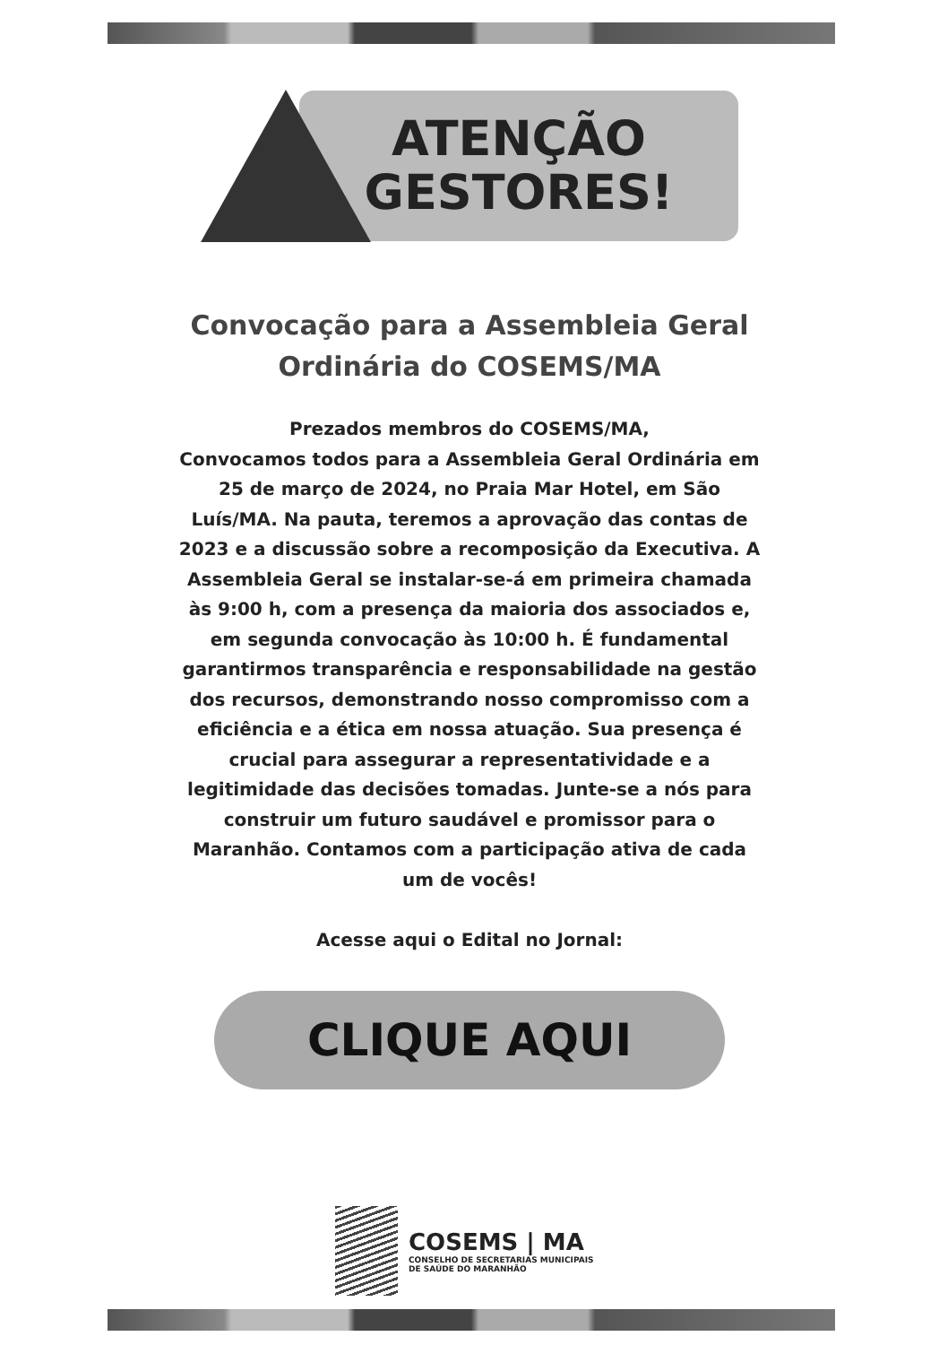ATENÇÃO
GESTORES!
Convocação para a Assembleia Geral
Ordinária do COSEMS/MA
Prezados membros do COSEMS/MA,
Convocamos todos para a Assembleia Geral Ordinária em 25 de março de 2024, no Praia Mar Hotel, em São Luís/MA. Na pauta, teremos a aprovação das contas de 2023 e a discussão sobre a recomposição da Executiva. A Assembleia Geral se instalar-se-á em primeira chamada às 9:00 h, com a presença da maioria dos associados e, em segunda convocação às 10:00 h. É fundamental garantirmos transparência e responsabilidade na gestão dos recursos, demonstrando nosso compromisso com a eficiência e a ética em nossa atuação. Sua presença é crucial para assegurar a representatividade e a legitimidade das decisões tomadas. Junte-se a nós para construir um futuro saudável e promissor para o Maranhão. Contamos com a participação ativa de cada um de vocês!
Acesse aqui o Edital no Jornal:
CLIQUE AQUI
COSEMS | MA
CONSELHO DE SECRETARIAS MUNICIPAIS
DE SAÚDE DO MARANHÃO